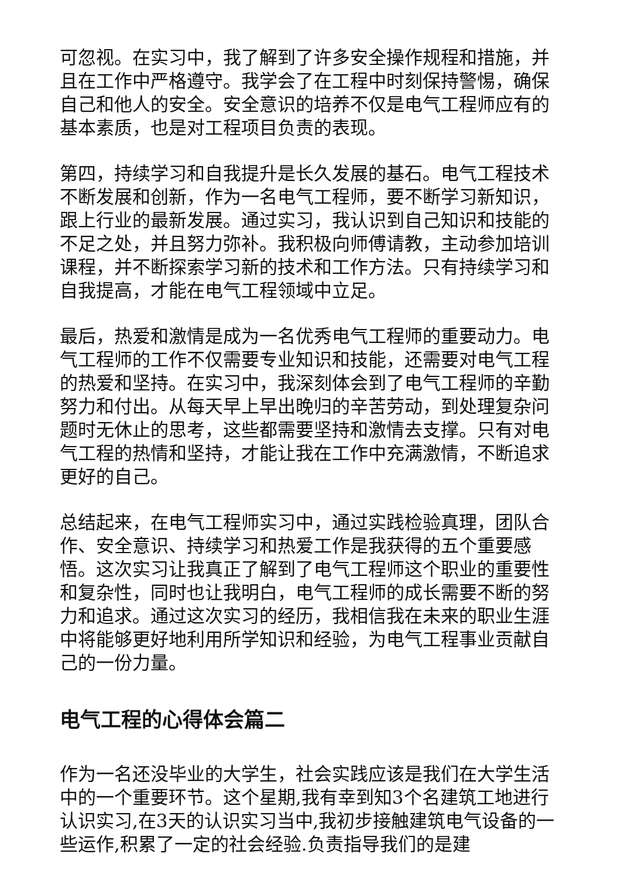可忽视。在实习中，我了解到了许多安全操作规程和措施，并且在工作中严格遵守。我学会了在工程中时刻保持警惕，确保自己和他人的安全。安全意识的培养不仅是电气工程师应有的基本素质，也是对工程项目负责的表现。
第四，持续学习和自我提升是长久发展的基石。电气工程技术不断发展和创新，作为一名电气工程师，要不断学习新知识，跟上行业的最新发展。通过实习，我认识到自己知识和技能的不足之处，并且努力弥补。我积极向师傅请教，主动参加培训课程，并不断探索学习新的技术和工作方法。只有持续学习和自我提高，才能在电气工程领域中立足。
最后，热爱和激情是成为一名优秀电气工程师的重要动力。电气工程师的工作不仅需要专业知识和技能，还需要对电气工程的热爱和坚持。在实习中，我深刻体会到了电气工程师的辛勤努力和付出。从每天早上早出晚归的辛苦劳动，到处理复杂问题时无休止的思考，这些都需要坚持和激情去支撑。只有对电气工程的热情和坚持，才能让我在工作中充满激情，不断追求更好的自己。
总结起来，在电气工程师实习中，通过实践检验真理，团队合作、安全意识、持续学习和热爱工作是我获得的五个重要感悟。这次实习让我真正了解到了电气工程师这个职业的重要性和复杂性，同时也让我明白，电气工程师的成长需要不断的努力和追求。通过这次实习的经历，我相信我在未来的职业生涯中将能够更好地利用所学知识和经验，为电气工程事业贡献自己的一份力量。
电气工程的心得体会篇二
作为一名还没毕业的大学生，社会实践应该是我们在大学生活中的一个重要环节。这个星期,我有幸到知3个名建筑工地进行认识实习,在3天的认识实习当中,我初步接触建筑电气设备的一些运作,积累了一定的社会经验.负责指导我们的是建